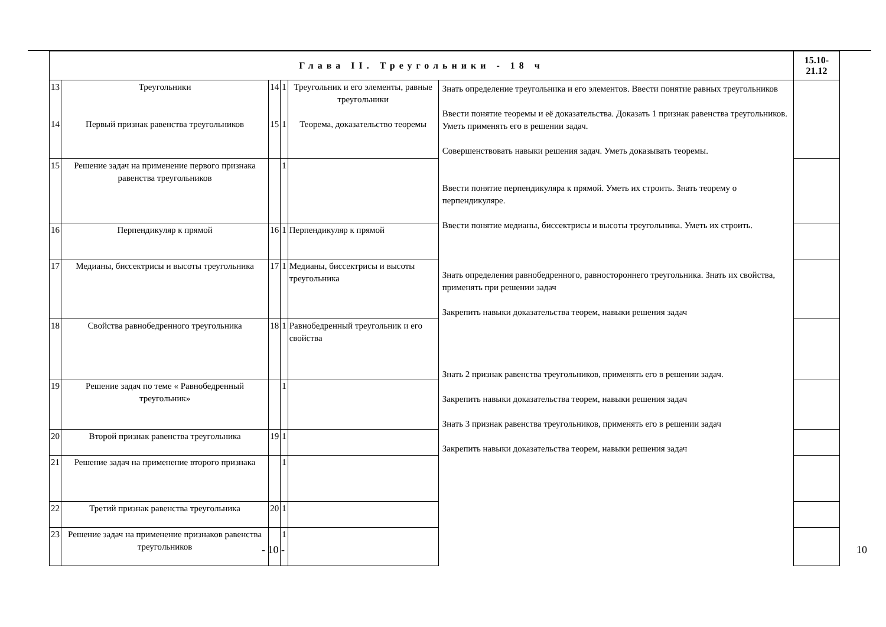| Глава II. Треугольники - 18 ч | | | | | | 15.10-21.12 |
| --- | --- | --- | --- | --- | --- | --- |
| 13 14 | Треугольники Первый признак равенства треугольников | 14 15 | 1 1 | Треугольник и его элементы, равные треугольники Теорема, доказательство теоремы | Знать определение треугольника и его элементов. Ввести понятие равных треугольников Ввести понятие теоремы и её доказательства. Доказать 1 признак равенства треугольников. Уметь применять его в решении задач. Совершенствовать навыки решения задач. Уметь доказывать теоремы. Ввести понятие перпендикуляра к прямой. Уметь их строить. Знать теорему о перпендикуляре. Ввести понятие медианы, биссектрисы и высоты треугольника. Уметь их строить. Знать определения равнобедренного, равностороннего треугольника. Знать их свойства, применять при решении задач Закрепить навыки доказательства теорем, навыки решения задач Знать 2 признак равенства треугольников, применять его в решении задач. Закрепить навыки доказательства теорем, навыки решения задач Знать 3 признак равенства треугольников, применять его в решении задач Закрепить навыки доказательства теорем, навыки решения задач | |
| 15 | Решение задач на применение первого признака равенства треугольников | | 1 | | | |
| 16 | Перпендикуляр к прямой | 16 | 1 | Перпендикуляр к прямой | | |
| 17 | Медианы, биссектрисы и высоты треугольника | 17 | 1 | Медианы, биссектрисы и высоты треугольника | | |
| 18 | Свойства равнобедренного треугольника | 18 | 1 | Равнобедренный треугольник и его свойства | | |
| 19 | Решение задач по теме « Равнобедренный треугольник» | | 1 | | | |
| 20 | Второй признак равенства треугольника | 19 | 1 | | | |
| 21 | Решение задач на применение второго признака | | 1 | | | |
| 22 | Третий признак равенства треугольника | 20 | 1 | | | |
| 23 | Решение задач на применение признаков равенства треугольников | | 1 | | | |
- 10 - 10